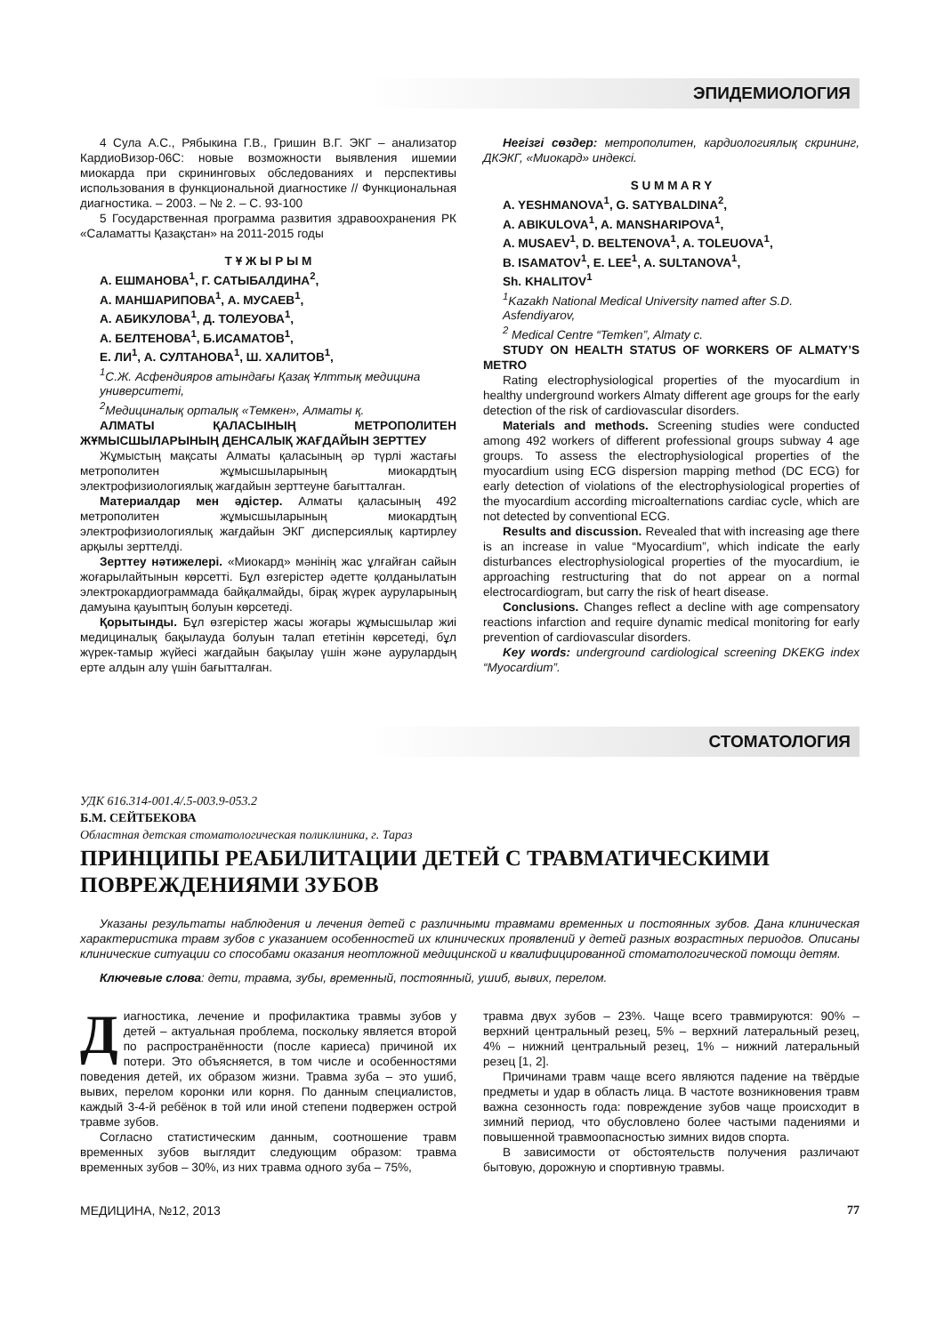ЭПИДЕМИОЛОГИЯ
4 Сула А.С., Рябыкина Г.В., Гришин В.Г. ЭКГ – анализатор КардиоВизор-06С: новые возможности выявления ишемии миокарда при скрининговых обследованиях и перспективы использования в функциональной диагностике // Функциональная диагностика. – 2003. – № 2. – С. 93-100
5 Государственная программа развития здравоохранения РК «Саламатты Қазақстан» на 2011-2015 годы
Т Ұ Ж Ы Р Ы М
А. ЕШМАНОВА<sup>1</sup>, Г. САТЫБАЛДИНА<sup>2</sup>,
А. МАНШАРИПОВА<sup>1</sup>, А. МУСАЕВ<sup>1</sup>,
А. АБИКУЛОВА<sup>1</sup>, Д. ТОЛЕУОВА<sup>1</sup>,
А. БЕЛТЕНОВА<sup>1</sup>, Б.ИСАМАТОВ<sup>1</sup>,
Е. ЛИ<sup>1</sup>, А. СУЛТАНОВА<sup>1</sup>, Ш. ХАЛИТОВ<sup>1</sup>,
<sup>1</sup> С.Ж. Асфендияров атындағы Қазақ Ұлттық медицина университеті,
<sup>2</sup> Медициналық орталық «Темкен», Алматы қ.
АЛМАТЫ ҚАЛАСЫНЫҢ МЕТРОПОЛИТЕН ЖҰМЫСШЫЛАРЫНЫҢ ДЕНСАЛЫҚ ЖАҒДАЙЫН ЗЕРТТЕУ
Жұмыстың мақсаты Алматы қаласының әр түрлі жастағы метрополитен жұмысшыларының миокардтың электрофизиологиялық жағдайын зерттеуне бағытталған.
Материалдар мен әдістер. Алматы қаласының 492 метрополитен жұмысшыларының миокардтың электрофизиологиялық жағдайын ЭКГ дисперсиялық картирлеу арқылы зерттелді.
Зерттеу нәтижелері. «Миокард» мәнінің жас ұлғайған сайын жоғарылайтынын көрсетті. Бұл өзгерістер әдетте қолданылатын электрокардиограммада байқалмайды, бірақ жүрек ауруларының дамуына қауыптың болуын көрсетеді.
Қорытынды. Бұл өзгерістер жасы жоғары жұмысшылар жиі медициналық бақылауда болуын талап ететінін көрсетеді, бұл жүрек-тамыр жүйесі жағдайын бақылау үшін және аурулардың ерте алдын алу үшін бағытталған.
Негізгі сөздер: метрополитен, кардиологиялық скрининг, ДКЭКГ, «Миокард» индексі.
S U M M A R Y
A. YESHMANOVA<sup>1</sup>, G. SATYBALDINA<sup>2</sup>,
A. ABIKULOVA<sup>1</sup>, A. MANSHARIPOVA<sup>1</sup>,
A. MUSAEV<sup>1</sup>, D. BELTENOVA<sup>1</sup>, A. TOLEUOVA<sup>1</sup>,
B. ISAMATOV<sup>1</sup>, E. LEE<sup>1</sup>, A. SULTANOVA<sup>1</sup>,
Sh. KHALITOV<sup>1</sup>
<sup>1</sup> Kazakh National Medical University named after S.D. Asfendiyarov,
<sup>2</sup> Medical Centre “Temken”, Almaty c.
STUDY ON HEALTH STATUS OF WORKERS OF ALMATY’S METRO
Rating electrophysiological properties of the myocardium in healthy underground workers Almaty different age groups for the early detection of the risk of cardiovascular disorders.
Materials and methods. Screening studies were conducted among 492 workers of different professional groups subway 4 age groups. To assess the electrophysiological properties of the myocardium using ECG dispersion mapping method (DC ECG) for early detection of violations of the electrophysiological properties of the myocardium according microalternations cardiac cycle, which are not detected by conventional ECG.
Results and discussion. Revealed that with increasing age there is an increase in value “Myocardium”, which indicate the early disturbances electrophysiological properties of the myocardium, ie approaching restructuring that do not appear on a normal electrocardiogram, but carry the risk of heart disease.
Conclusions. Changes reflect a decline with age compensatory reactions infarction and require dynamic medical monitoring for early prevention of cardiovascular disorders.
Key words: underground cardiological screening DKEKG index “Myocardium”.
СТОМАТОЛОГИЯ
УДК 616.314-001.4/.5-003.9-053.2
Б.М. СЕЙТБЕКОВА
Областная детская стоматологическая поликлиника, г. Тараз
ПРИНЦИПЫ РЕАБИЛИТАЦИИ ДЕТЕЙ С ТРАВМАТИЧЕСКИМИ ПОВРЕЖДЕНИЯМИ ЗУБОВ
Указаны результаты наблюдения и лечения детей с различными травмами временных и постоянных зубов. Дана клиническая характеристика травм зубов с указанием особенностей их клинических проявлений у детей разных возрастных периодов. Описаны клинические ситуации со способами оказания неотложной медицинской и квалифицированной стоматологической помощи детям.
Ключевые слова: дети, травма, зубы, временный, постоянный, ушиб, вывих, перелом.
Диагностика, лечение и профилактика травмы зубов у детей – актуальная проблема, поскольку является второй по распространённости (после кариеса) причиной их потери. Это объясняется, в том числе и особенностями поведения детей, их образом жизни. Травма зуба – это ушиб, вывих, перелом коронки или корня. По данным специалистов, каждый 3-4-й ребёнок в той или иной степени подвержен острой травме зубов.
Согласно статистическим данным, соотношение травм временных зубов выглядит следующим образом: травма временных зубов – 30%, из них травма одного зуба – 75%,
травма двух зубов – 23%. Чаще всего травмируются: 90% – верхний центральный резец, 5% – верхний латеральный резец, 4% – нижний центральный резец, 1% – нижний латеральный резец [1, 2].
Причинами травм чаще всего являются падение на твёрдые предметы и удар в область лица. В частоте возникновения травм важна сезонность года: повреждение зубов чаще происходит в зимний период, что обусловлено более частыми падениями и повышенной травмоопасностью зимних видов спорта.
В зависимости от обстоятельств получения различают бытовую, дорожную и спортивную травмы.
МЕДИЦИНА, №12, 2013 77